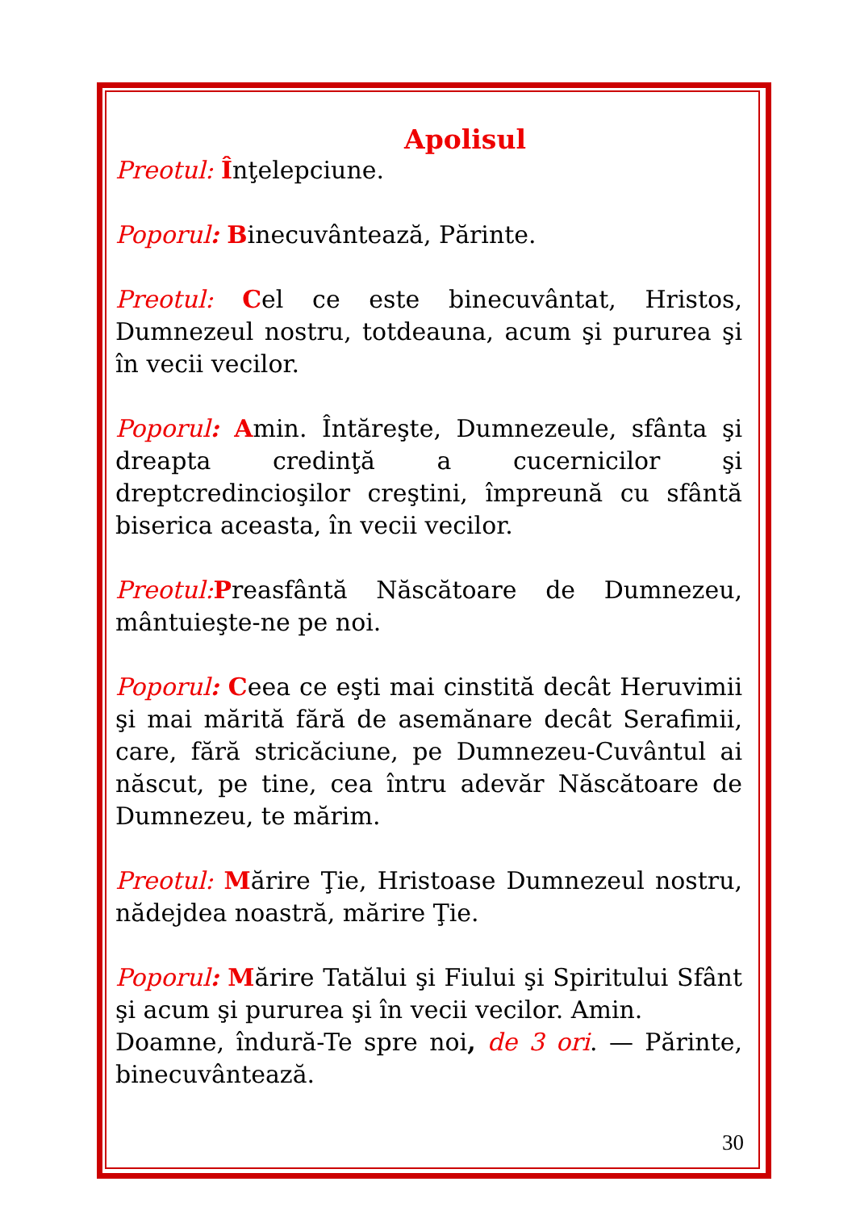Apolisul
Preotul: Înţelepciune.
Poporul: Binecuvântează, Părinte.
Preotul: Cel ce este binecuvântat, Hristos, Dumnezeul nostru, totdeauna, acum şi pururea şi în vecii vecilor.
Poporul: Amin. Întăreşte, Dumnezeule, sfânta şi dreapta credinţă a cucernicilor şi dreptcredincioşilor creştini, împreună cu sfântă biserica aceasta, în vecii vecilor.
Preotul: Preasfântă Născătoare de Dumnezeu, mântuieşte-ne pe noi.
Poporul: Ceea ce eşti mai cinstită decât Heruvimii şi mai mărită fără de asemănare decât Serafimii, care, fără stricăciune, pe Dumnezeu-Cuvântul ai născut, pe tine, cea întru adevăr Născătoare de Dumnezeu, te mărim.
Preotul: Mărire Ţie, Hristoase Dumnezeul nostru, nădejdea noastră, mărire Ţie.
Poporul: Mărire Tatălui şi Fiului şi Spiritului Sfânt şi acum şi pururea şi în vecii vecilor. Amin.
Doamne, îndură-Te spre noi, de 3 ori. — Părinte, binecuvântează.
30